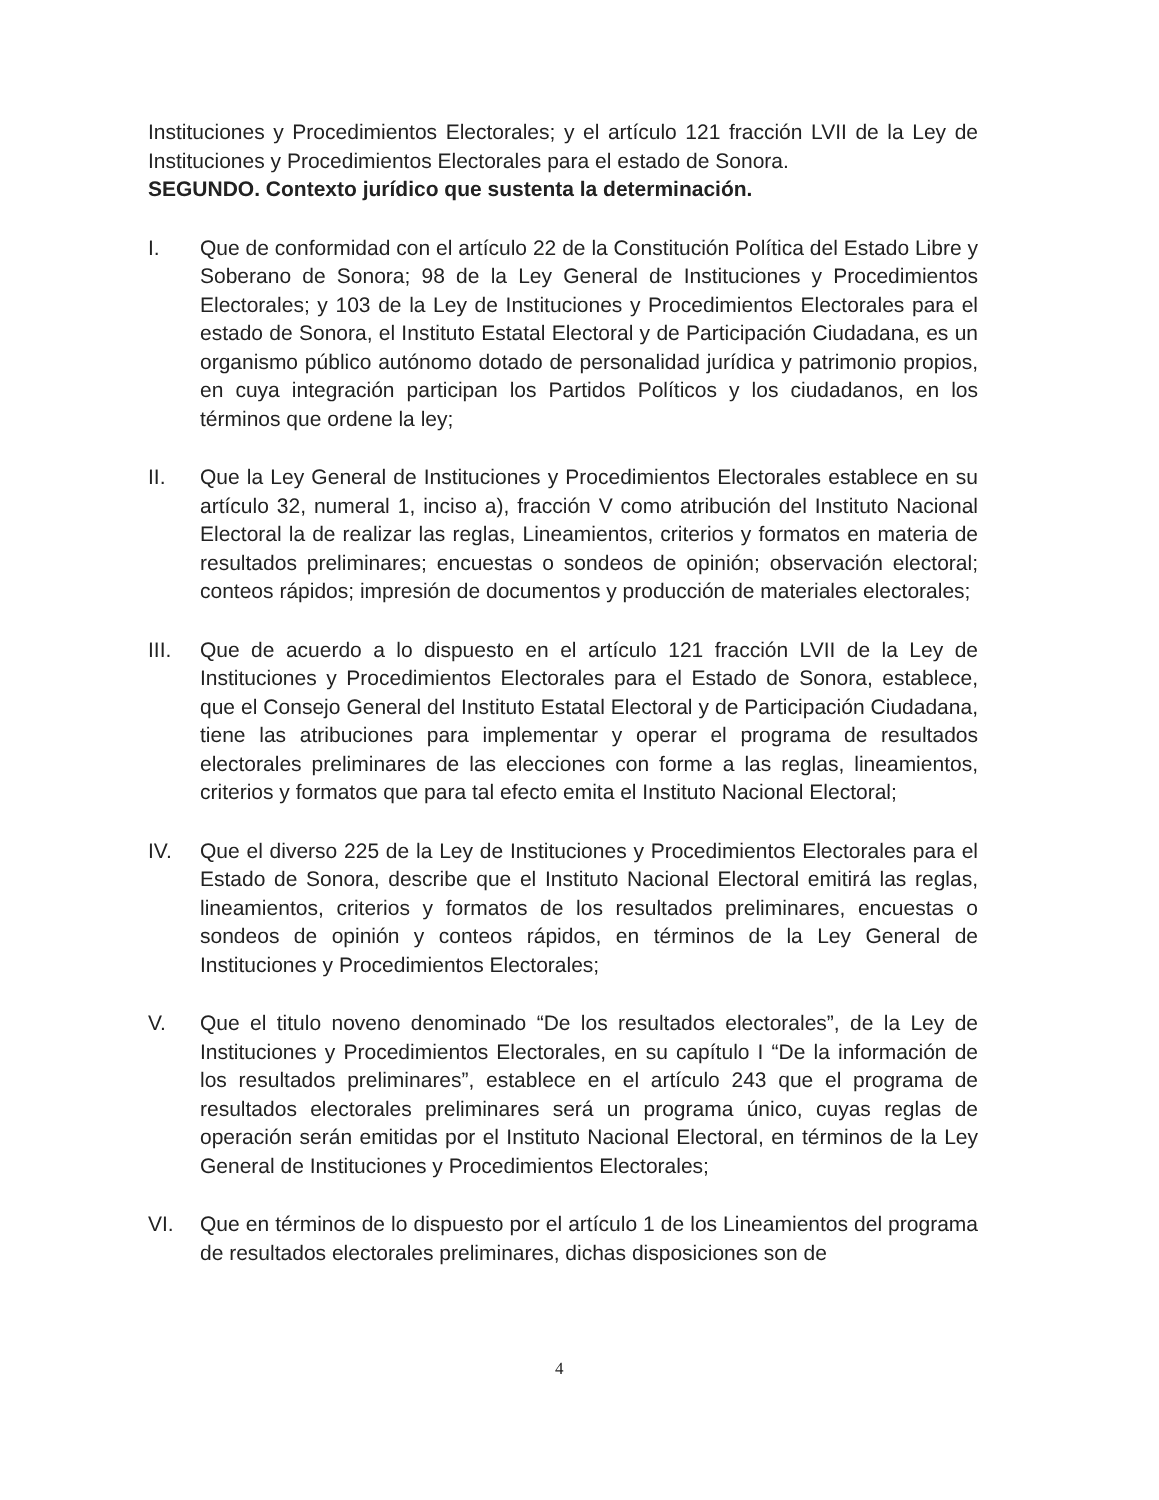Instituciones y Procedimientos Electorales; y el artículo 121 fracción LVII de la Ley de Instituciones y Procedimientos Electorales para el estado de Sonora.
SEGUNDO. Contexto jurídico que sustenta la determinación.
I. Que de conformidad con el artículo 22 de la Constitución Política del Estado Libre y Soberano de Sonora; 98 de la Ley General de Instituciones y Procedimientos Electorales; y 103 de la Ley de Instituciones y Procedimientos Electorales para el estado de Sonora, el Instituto Estatal Electoral y de Participación Ciudadana, es un organismo público autónomo dotado de personalidad jurídica y patrimonio propios, en cuya integración participan los Partidos Políticos y los ciudadanos, en los términos que ordene la ley;
II. Que la Ley General de Instituciones y Procedimientos Electorales establece en su artículo 32, numeral 1, inciso a), fracción V como atribución del Instituto Nacional Electoral la de realizar las reglas, Lineamientos, criterios y formatos en materia de resultados preliminares; encuestas o sondeos de opinión; observación electoral; conteos rápidos; impresión de documentos y producción de materiales electorales;
III. Que de acuerdo a lo dispuesto en el artículo 121 fracción LVII de la Ley de Instituciones y Procedimientos Electorales para el Estado de Sonora, establece, que el Consejo General del Instituto Estatal Electoral y de Participación Ciudadana, tiene las atribuciones para implementar y operar el programa de resultados electorales preliminares de las elecciones con forme a las reglas, lineamientos, criterios y formatos que para tal efecto emita el Instituto Nacional Electoral;
IV. Que el diverso 225 de la Ley de Instituciones y Procedimientos Electorales para el Estado de Sonora, describe que el Instituto Nacional Electoral emitirá las reglas, lineamientos, criterios y formatos de los resultados preliminares, encuestas o sondeos de opinión y conteos rápidos, en términos de la Ley General de Instituciones y Procedimientos Electorales;
V. Que el titulo noveno denominado “De los resultados electorales”, de la Ley de Instituciones y Procedimientos Electorales, en su capítulo I “De la información de los resultados preliminares”, establece en el artículo 243 que el programa de resultados electorales preliminares será un programa único, cuyas reglas de operación serán emitidas por el Instituto Nacional Electoral, en términos de la Ley General de Instituciones y Procedimientos Electorales;
VI. Que en términos de lo dispuesto por el artículo 1 de los Lineamientos del programa de resultados electorales preliminares, dichas disposiciones son de
4